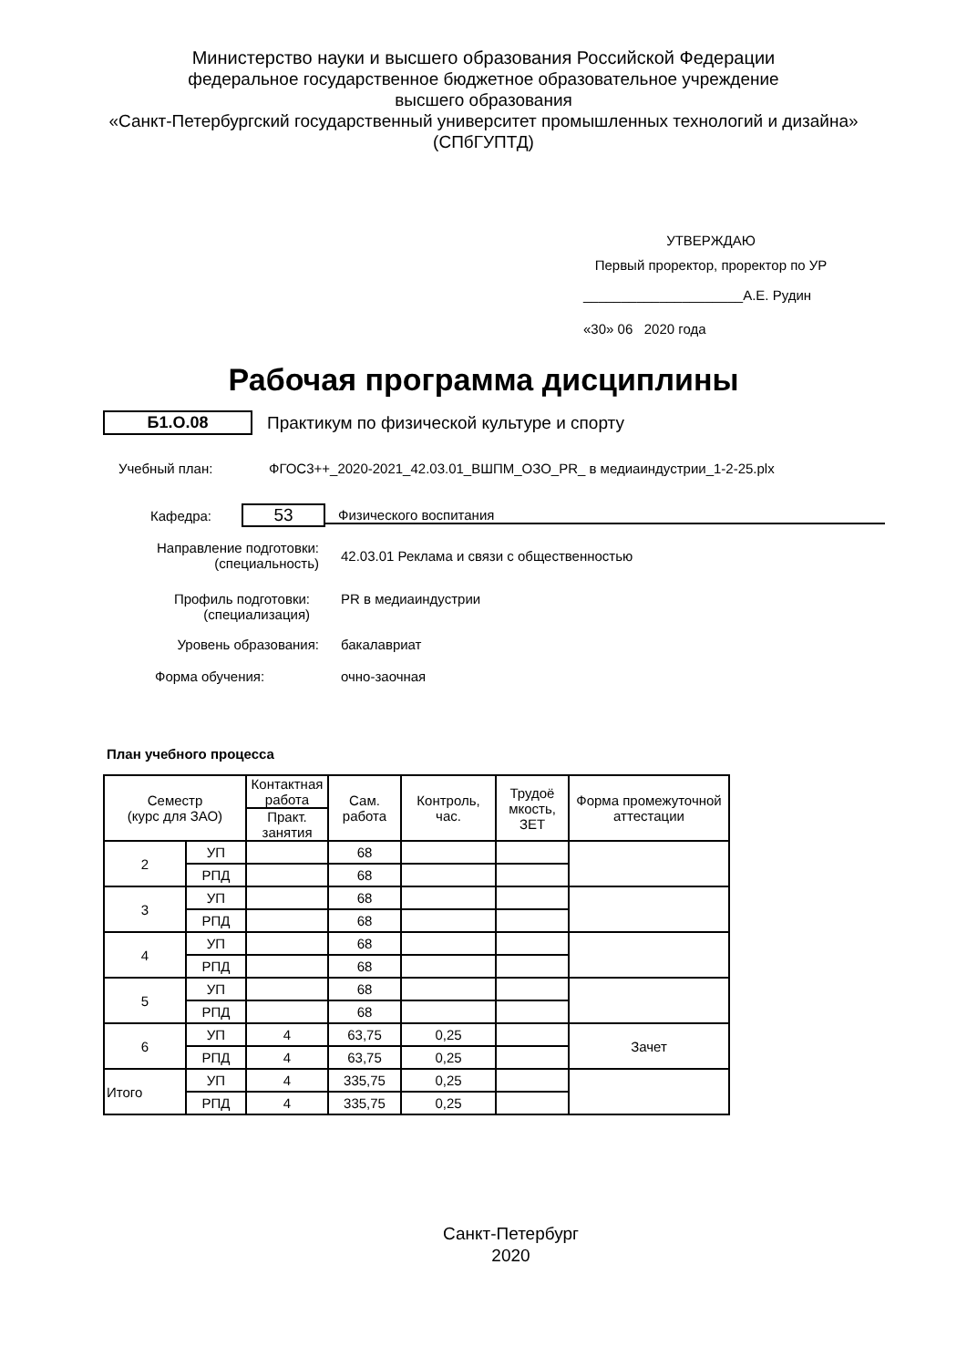Министерство науки и высшего образования Российской Федерации
федеральное государственное бюджетное образовательное учреждение
высшего образования
«Санкт-Петербургский государственный университет промышленных технологий и дизайна»
(СПбГУПТД)
УТВЕРЖДАЮ
Первый проректор, проректор по УР
_____________________А.Е. Рудин
«30» 06 2020 года
Рабочая программа дисциплины
Б1.О.08
Практикум по физической культуре и спорту
Учебный план:
ФГОС3++_2020-2021_42.03.01_ВШПМ_ОЗО_PR_ в медиаиндустрии_1-2-25.plx
Кафедра:
53
Физического воспитания
Направление подготовки:
(специальность)
42.03.01 Реклама и связи с общественностью
Профиль подготовки:
(специализация)
PR в медиаиндустрии
Уровень образования: бакалавриат
Форма обучения: очно-заочная
План учебного процесса
| Семестр (курс для ЗАО) | | Контактная работа | Сам. работа | Контроль, час. | Трудоё мкость, ЗЕТ | Форма промежуточной аттестации |
| --- | --- | --- | --- | --- | --- | --- |
| | | Практ. занятия | | | | |
| 2 | УП | | 68 | | | |
| | РПД | | 68 | | | |
| 3 | УП | | 68 | | | |
| | РПД | | 68 | | | |
| 4 | УП | | 68 | | | |
| | РПД | | 68 | | | |
| 5 | УП | | 68 | | | |
| | РПД | | 68 | | | |
| 6 | УП | 4 | 63,75 | 0,25 | | Зачет |
| | РПД | 4 | 63,75 | 0,25 | | |
| Итого | УП | 4 | 335,75 | 0,25 | | |
| | РПД | 4 | 335,75 | 0,25 | | |
Санкт-Петербург
2020